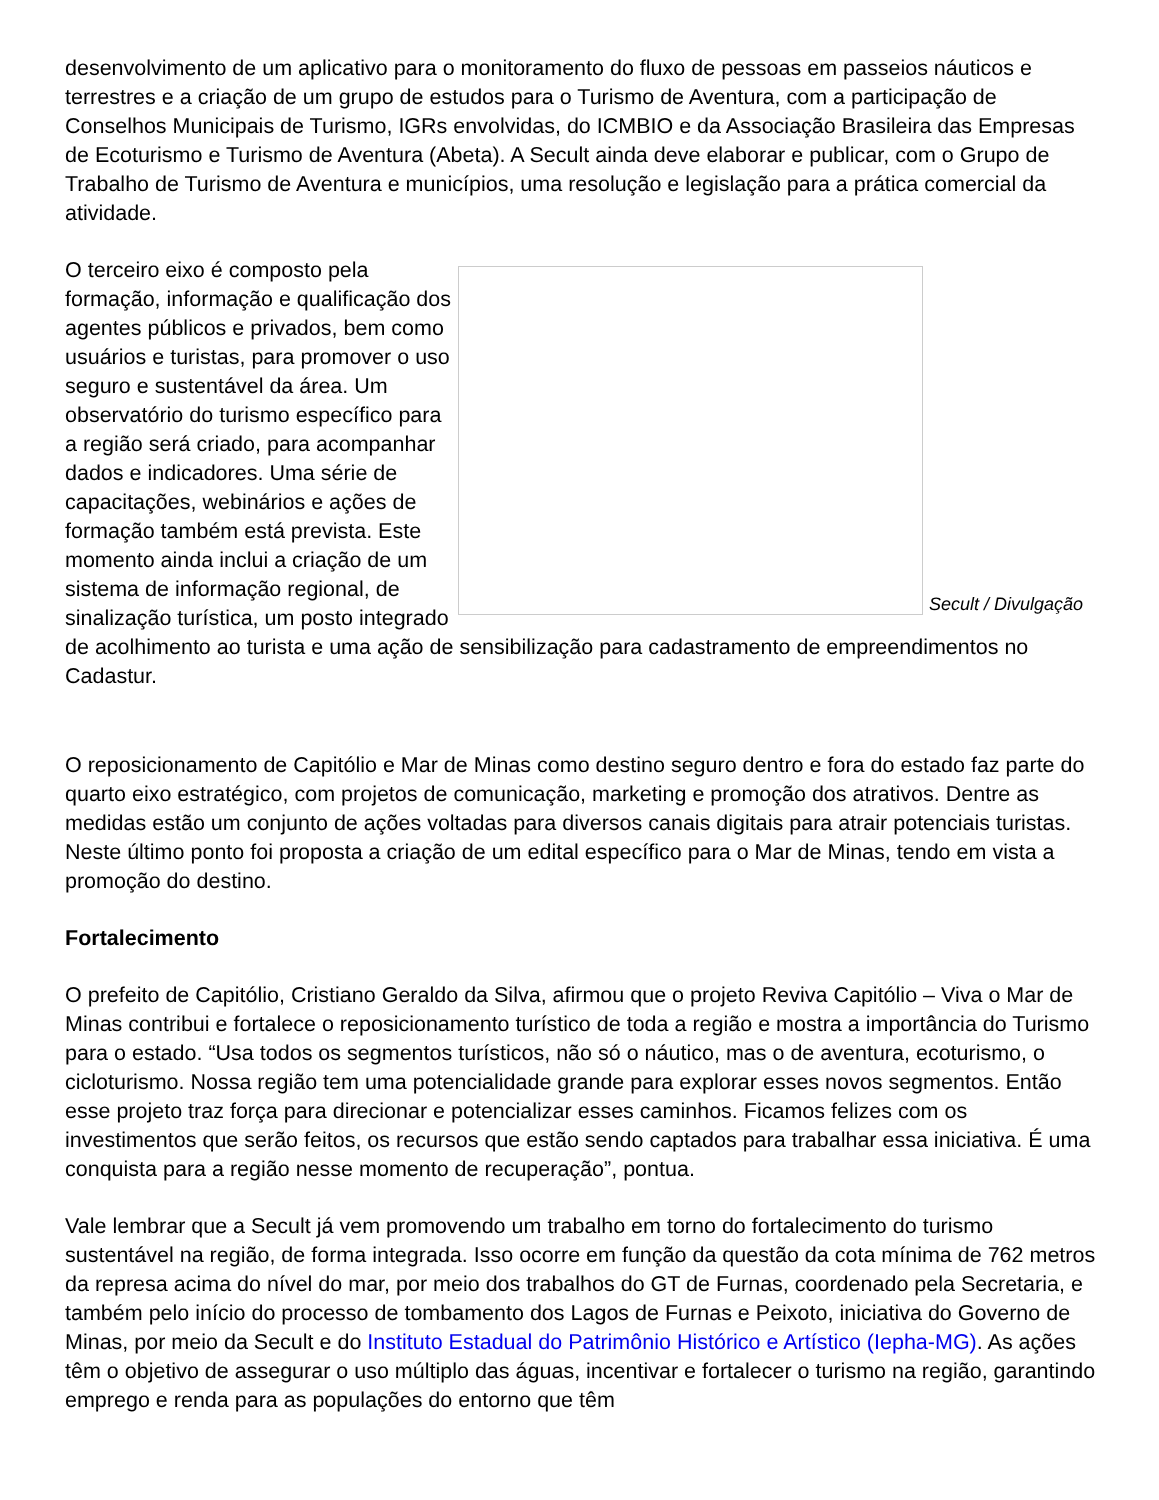desenvolvimento de um aplicativo para o monitoramento do fluxo de pessoas em passeios náuticos e terrestres e a criação de um grupo de estudos para o Turismo de Aventura, com a participação de Conselhos Municipais de Turismo, IGRs envolvidas, do ICMBIO e da Associação Brasileira das Empresas de Ecoturismo e Turismo de Aventura (Abeta). A Secult ainda deve elaborar e publicar, com o Grupo de Trabalho de Turismo de Aventura e municípios, uma resolução e legislação para a prática comercial da atividade.
Secult / Divulgação
O terceiro eixo é composto pela formação, informação e qualificação dos agentes públicos e privados, bem como usuários e turistas, para promover o uso seguro e sustentável da área. Um observatório do turismo específico para a região será criado, para acompanhar dados e indicadores. Uma série de capacitações, webinários e ações de formação também está prevista. Este momento ainda inclui a criação de um sistema de informação regional, de sinalização turística, um posto integrado de acolhimento ao turista e uma ação de sensibilização para cadastramento de empreendimentos no Cadastur.
O reposicionamento de Capitólio e Mar de Minas como destino seguro dentro e fora do estado faz parte do quarto eixo estratégico, com projetos de comunicação, marketing e promoção dos atrativos. Dentre as medidas estão um conjunto de ações voltadas para diversos canais digitais para atrair potenciais turistas. Neste último ponto foi proposta a criação de um edital específico para o Mar de Minas, tendo em vista a promoção do destino.
Fortalecimento
O prefeito de Capitólio, Cristiano Geraldo da Silva, afirmou que o projeto Reviva Capitólio – Viva o Mar de Minas contribui e fortalece o reposicionamento turístico de toda a região e mostra a importância do Turismo para o estado. “Usa todos os segmentos turísticos, não só o náutico, mas o de aventura, ecoturismo, o cicloturismo. Nossa região tem uma potencialidade grande para explorar esses novos segmentos. Então esse projeto traz força para direcionar e potencializar esses caminhos. Ficamos felizes com os investimentos que serão feitos, os recursos que estão sendo captados para trabalhar essa iniciativa. É uma conquista para a região nesse momento de recuperação”, pontua.
Vale lembrar que a Secult já vem promovendo um trabalho em torno do fortalecimento do turismo sustentável na região, de forma integrada. Isso ocorre em função da questão da cota mínima de 762 metros da represa acima do nível do mar, por meio dos trabalhos do GT de Furnas, coordenado pela Secretaria, e também pelo início do processo de tombamento dos Lagos de Furnas e Peixoto, iniciativa do Governo de Minas, por meio da Secult e do Instituto Estadual do Patrimônio Histórico e Artístico (Iepha-MG). As ações têm o objetivo de assegurar o uso múltiplo das águas, incentivar e fortalecer o turismo na região, garantindo emprego e renda para as populações do entorno que têm